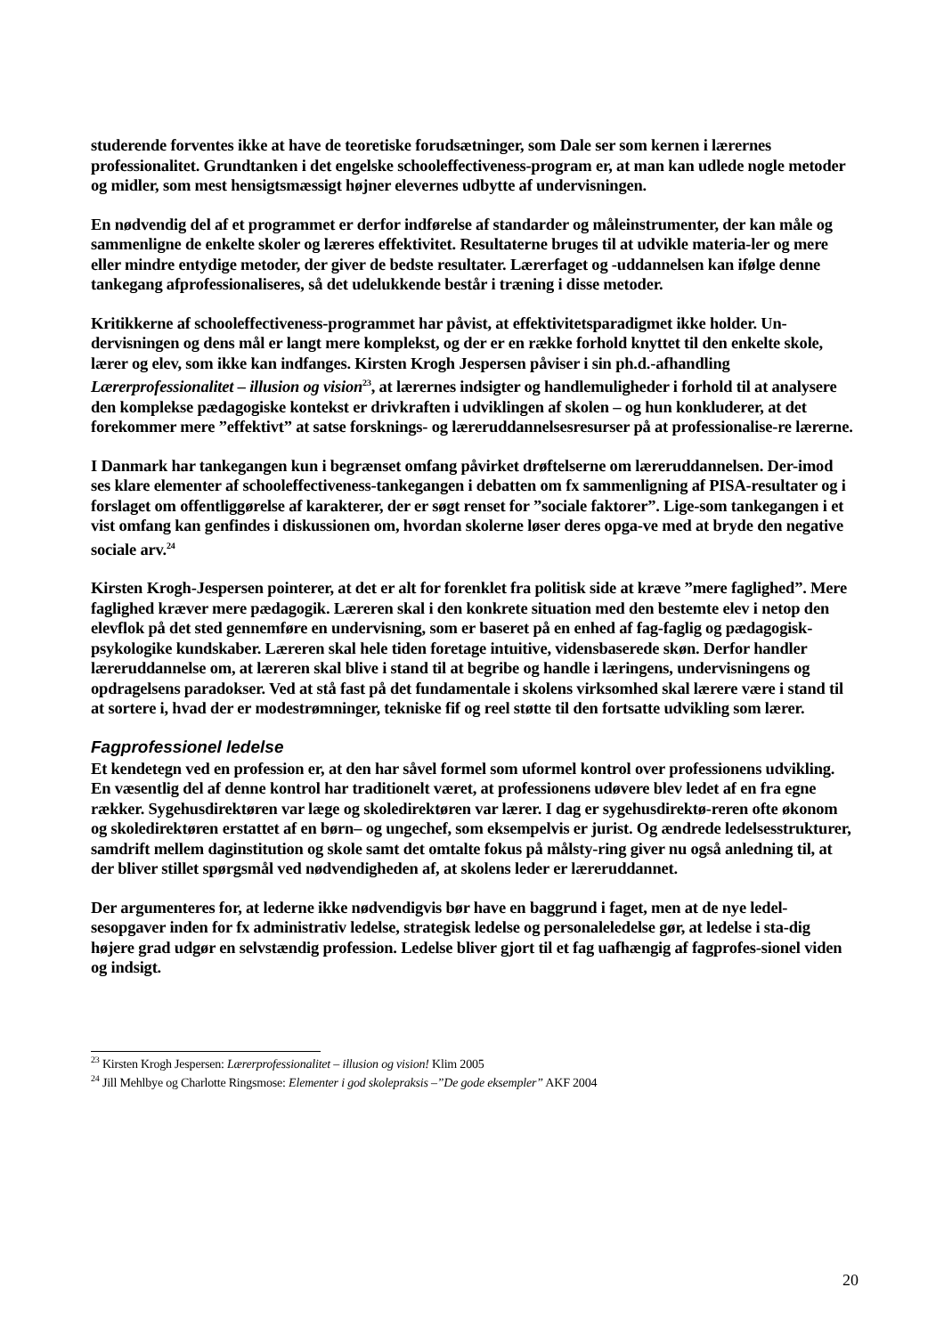studerende forventes ikke at have de teoretiske forudsætninger, som Dale ser som kernen i lærernes professionalitet. Grundtanken i det engelske schooleffectiveness-program er, at man kan udlede nogle metoder og midler, som mest hensigtsmæssigt højner elevernes udbytte af undervisningen.
En nødvendig del af et programmet er derfor indførelse af standarder og måleinstrumenter, der kan måle og sammenligne de enkelte skoler og læreres effektivitet. Resultaterne bruges til at udvikle materia-ler og mere eller mindre entydige metoder, der giver de bedste resultater. Lærerfaget og -uddannelsen kan ifølge denne tankegang afprofessionaliseres, så det udelukkende består i træning i disse metoder.
Kritikkerne af schooleffectiveness-programmet har påvist, at effektivitetsparadigmet ikke holder. Un-dervisningen og dens mål er langt mere komplekst, og der er en række forhold knyttet til den enkelte skole, lærer og elev, som ikke kan indfanges. Kirsten Krogh Jespersen påviser i sin ph.d.-afhandling Lærerprofessionalitet – illusion og vision<sup>23</sup>, at lærernes indsigter og handlemuligheder i forhold til at analysere den komplekse pædagogiske kontekst er drivkraften i udviklingen af skolen – og hun konkluderer, at det forekommer mere ”effektivt” at satse forsknings- og læreruddannelsesresurser på at professionalise-re lærerne.
I Danmark har tankegangen kun i begrænset omfang påvirket drøftelserne om læreruddannelsen. Der-imod ses klare elementer af schooleffectiveness-tankegangen i debatten om fx sammenligning af PISA-resultater og i forslaget om offentliggørelse af karakterer, der er søgt renset for ”sociale faktorer”. Lige-som tankegangen i et vist omfang kan genfindes i diskussionen om, hvordan skolerne løser deres opga-ve med at bryde den negative sociale arv.<sup>24</sup>
Kirsten Krogh-Jespersen pointerer, at det er alt for forenklet fra politisk side at kræve ”mere faglighed”. Mere faglighed kræver mere pædagogik. Læreren skal i den konkrete situation med den bestemte elev i netop den elevflok på det sted gennemføre en undervisning, som er baseret på en enhed af fag-faglig og pædagogisk-psykologike kundskaber. Læreren skal hele tiden foretage intuitive, vidensbaserede skøn. Derfor handler læreruddannelse om, at læreren skal blive i stand til at begribe og handle i læringens, undervisningens og opdragelsens paradokser. Ved at stå fast på det fundamentale i skolens virksomhed skal lærere være i stand til at sortere i, hvad der er modestrømninger, tekniske fif og reel støtte til den fortsatte udvikling som lærer.
Fagprofessionel ledelse
Et kendetegn ved en profession er, at den har såvel formel som uformel kontrol over professionens udvikling. En væsentlig del af denne kontrol har traditionelt været, at professionens udøvere blev ledet af en fra egne rækker. Sygehusdirektøren var læge og skoledirektøren var lærer. I dag er sygehusdirektø-reren ofte økonom og skoledirektøren erstattet af en børn– og ungechef, som eksempelvis er jurist. Og ændrede ledelsesstrukturer, samdrift mellem daginstitution og skole samt det omtalte fokus på målsty-ring giver nu også anledning til, at der bliver stillet spørgsmål ved nødvendigheden af, at skolens leder er læreruddannet.
Der argumenteres for, at lederne ikke nødvendigvis bør have en baggrund i faget, men at de nye ledel-sesopgaver inden for fx administrativ ledelse, strategisk ledelse og personaleledelse gør, at ledelse i sta-dig højere grad udgør en selvstændig profession. Ledelse bliver gjort til et fag uafhængig af fagprofes-sionel viden og indsigt.
<sup>23</sup> Kirsten Krogh Jespersen: Lærerprofessionalitet – illusion og vision! Klim 2005
<sup>24</sup> Jill Mehlbye og Charlotte Ringsmose: Elementer i god skolepraksis –”De gode eksempler” AKF 2004
20